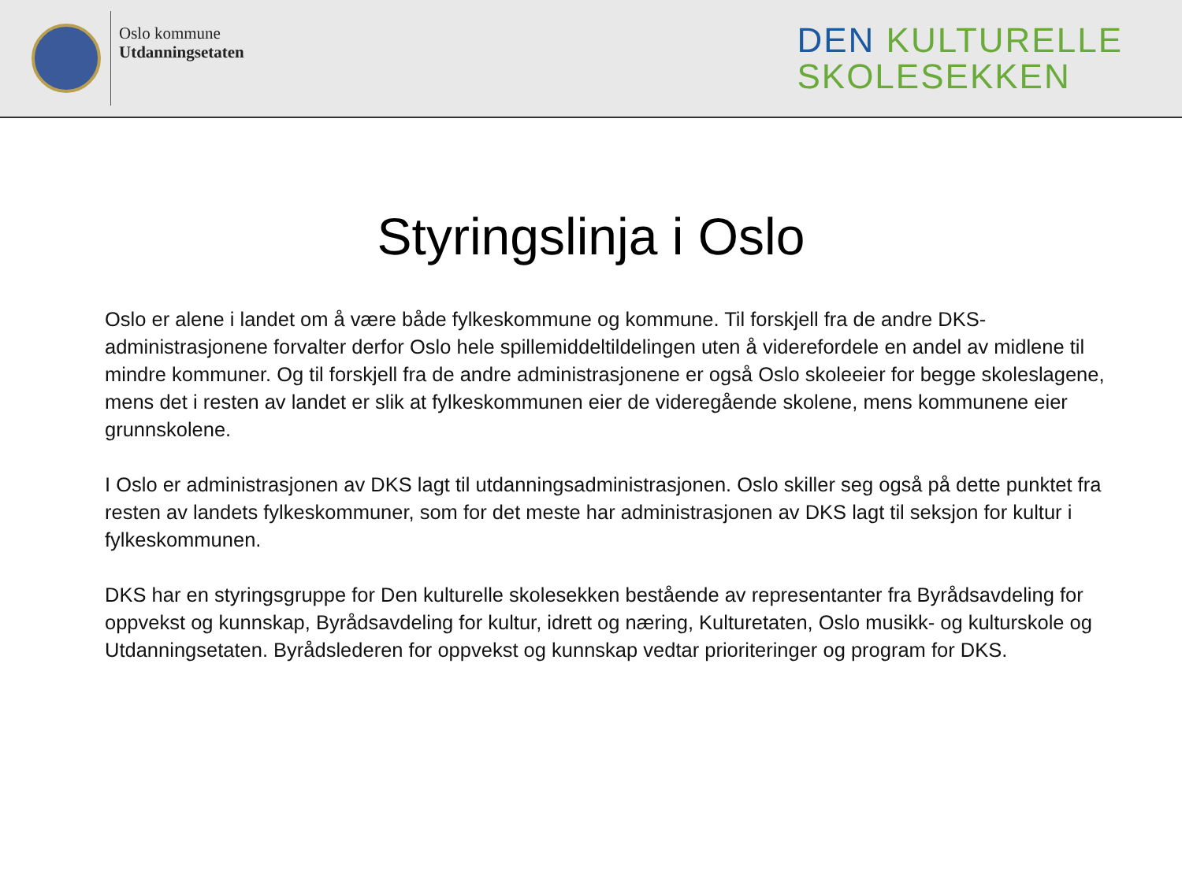Oslo kommune
Utdanningsetaten
DEN KULTURELLE
SKOLESEKKEN
Styringslinja i Oslo
Oslo er alene i landet om å være både fylkeskommune og kommune. Til forskjell fra de andre DKS-administrasjonene forvalter derfor Oslo hele spillemiddeltildelingen uten å viderefordele en andel av midlene til mindre kommuner. Og til forskjell fra de andre administrasjonene er også Oslo skoleeier for begge skoleslagene, mens det i resten av landet er slik at fylkeskommunen eier de videregående skolene, mens kommunene eier grunnskolene.
I Oslo er administrasjonen av DKS lagt til utdanningsadministrasjonen. Oslo skiller seg også på dette punktet fra resten av landets fylkeskommuner, som for det meste har administrasjonen av DKS lagt til seksjon for kultur i fylkeskommunen.
DKS har en styringsgruppe for Den kulturelle skolesekken bestående av representanter fra Byrådsavdeling for oppvekst og kunnskap, Byrådsavdeling for kultur, idrett og næring, Kulturetaten, Oslo musikk- og kulturskole og Utdanningsetaten. Byrådslederen for oppvekst og kunnskap vedtar prioriteringer og program for DKS.